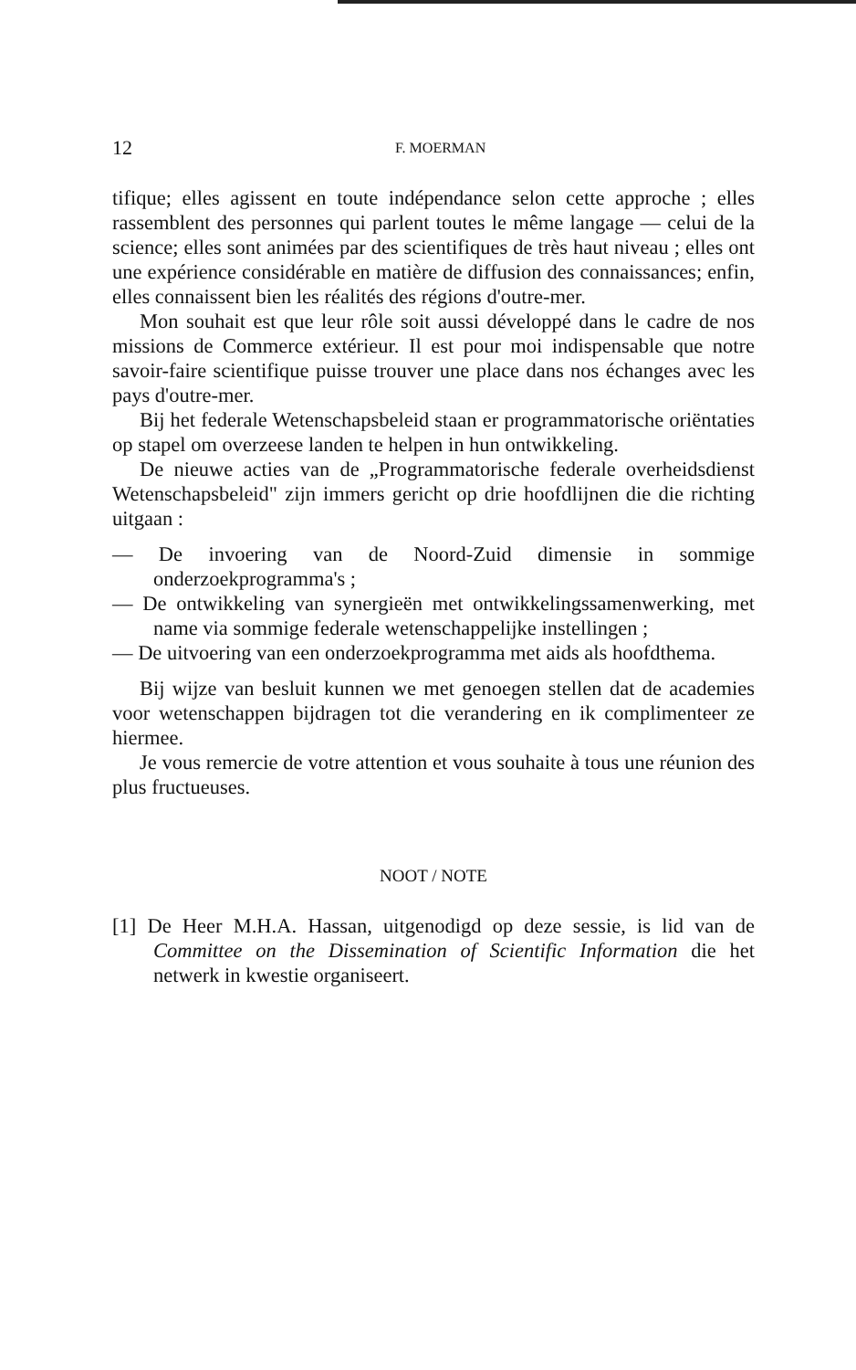12 F. MOERMAN
tifique; elles agissent en toute indépendance selon cette approche ; elles rassemblent des personnes qui parlent toutes le même langage — celui de la science; elles sont animées par des scientifiques de très haut niveau ; elles ont une expérience considérable en matière de diffusion des connaissances; enfin, elles connaissent bien les réalités des régions d'outre-mer.
Mon souhait est que leur rôle soit aussi développé dans le cadre de nos missions de Commerce extérieur. Il est pour moi indispensable que notre savoir-faire scientifique puisse trouver une place dans nos échanges avec les pays d'outre-mer.
Bij het federale Wetenschapsbeleid staan er programmatorische oriëntaties op stapel om overzeese landen te helpen in hun ontwikkeling.
De nieuwe acties van de „Programmatorische federale overheidsdienst Wetenschapsbeleid" zijn immers gericht op drie hoofdlijnen die die richting uitgaan :
— De invoering van de Noord-Zuid dimensie in sommige onderzoekprogramma's ;
— De ontwikkeling van synergieën met ontwikkelingssamenwerking, met name via sommige federale wetenschappelijke instellingen ;
— De uitvoering van een onderzoekprogramma met aids als hoofdthema.
Bij wijze van besluit kunnen we met genoegen stellen dat de academies voor wetenschappen bijdragen tot die verandering en ik complimenteer ze hiermee.
Je vous remercie de votre attention et vous souhaite à tous une réunion des plus fructueuses.
NOOT / NOTE
[1] De Heer M.H.A. Hassan, uitgenodigd op deze sessie, is lid van de Committee on the Dissemination of Scientific Information die het netwerk in kwestie organiseert.